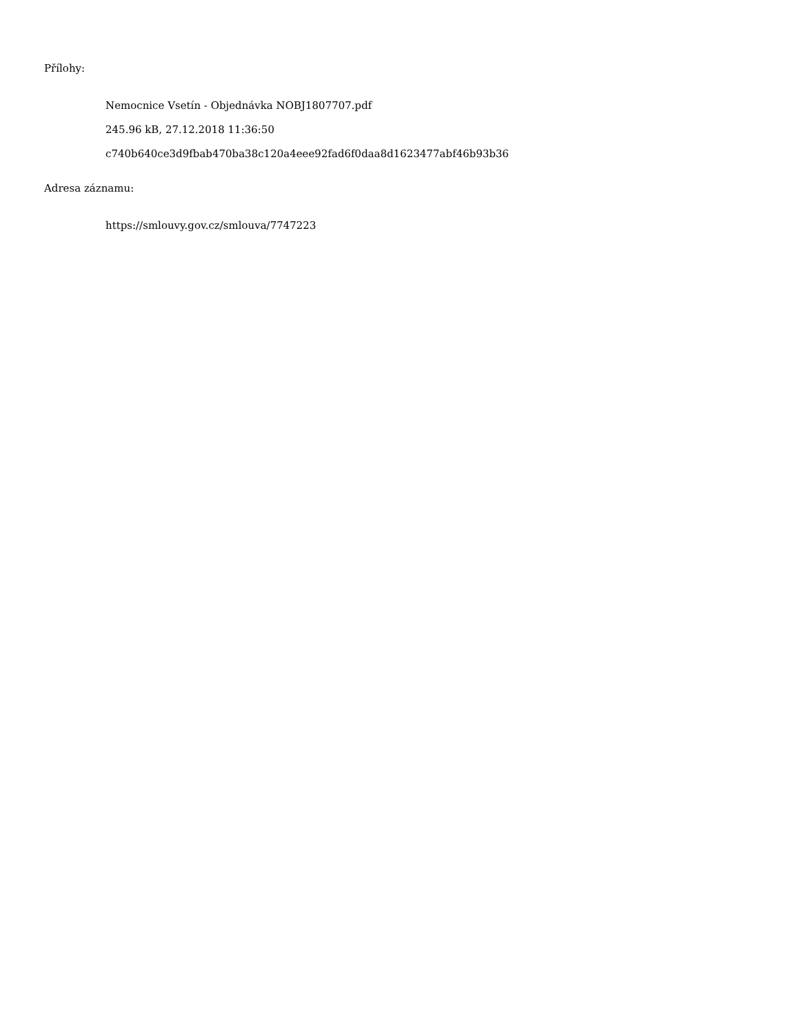Přílohy:
Nemocnice Vsetín - Objednávka NOBJ1807707.pdf
245.96 kB, 27.12.2018 11:36:50
c740b640ce3d9fbab470ba38c120a4eee92fad6f0daa8d1623477abf46b93b36
Adresa záznamu:
https://smlouvy.gov.cz/smlouva/7747223